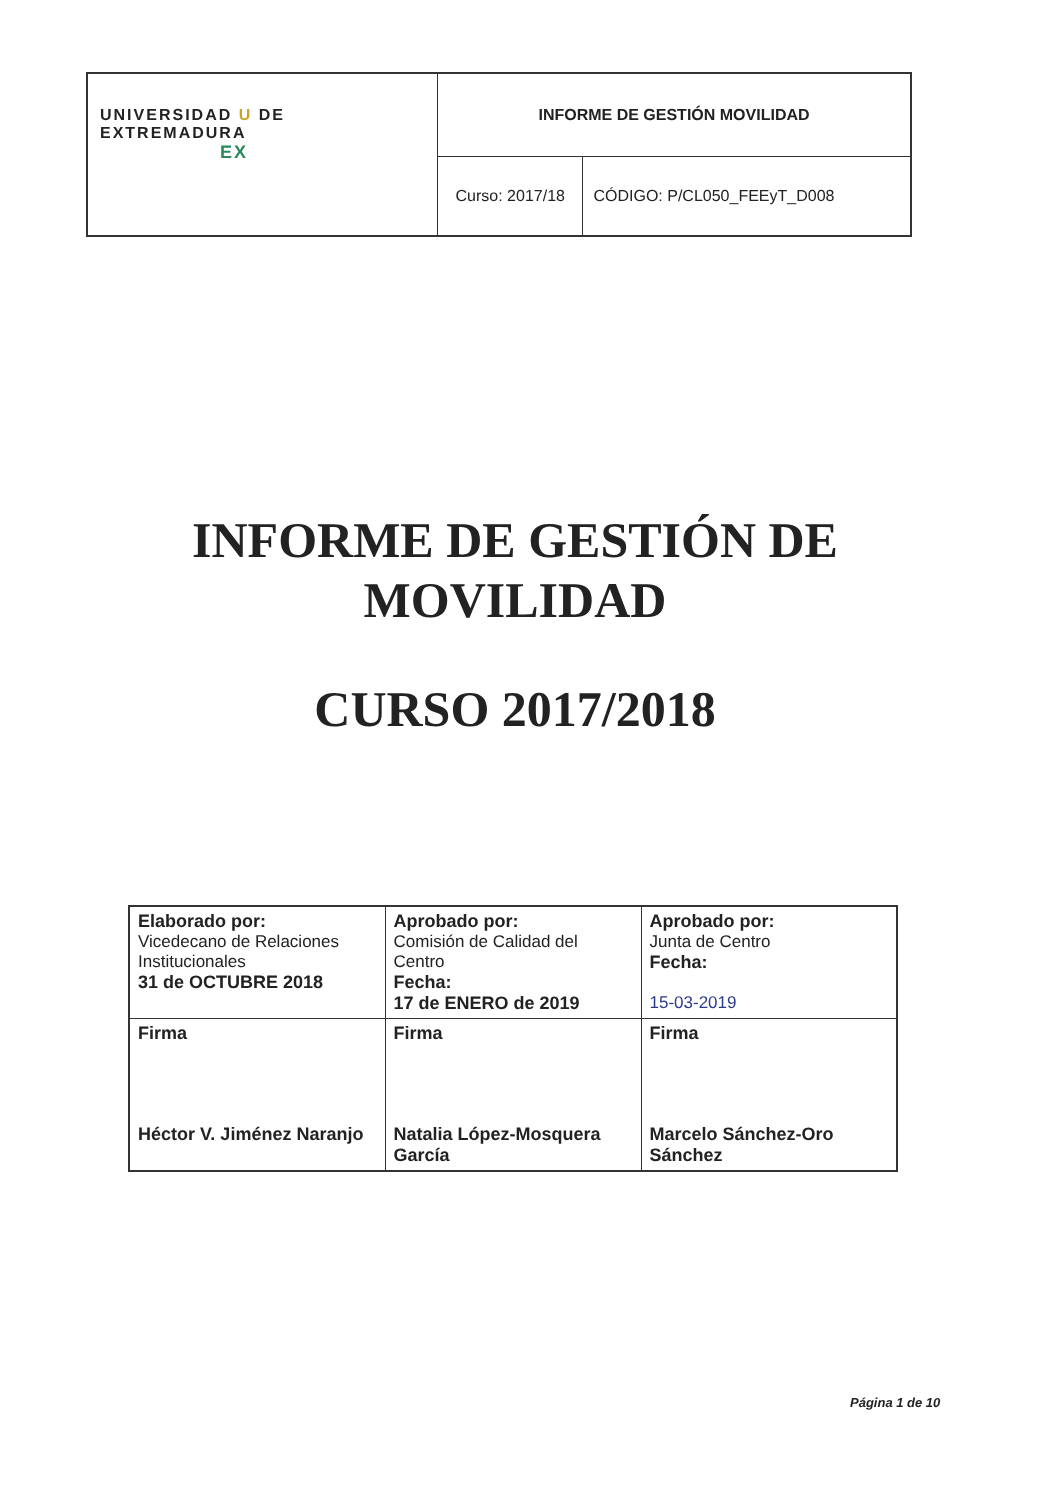| UNIVERSIDAD U DE EXTREMADURA EX | INFORME DE GESTIÓN MOVILIDAD | |
| | Curso: 2017/18 | CÓDIGO: P/CL050_FEEyT_D008 |
INFORME DE GESTIÓN DE
MOVILIDAD
CURSO 2017/2018
| Elaborado por: Vicedecano de Relaciones Institucionales 31 de OCTUBRE 2018 | Aprobado por: Comisión de Calidad del Centro Fecha: 17 de ENERO de 2019 | Aprobado por: Junta de Centro Fecha: 15-03-2019 |
| Firma Héctor V. Jiménez Naranjo | Firma Natalia López-Mosquera García | Firma Marcelo Sánchez-Oro Sánchez |
Página 1 de 10